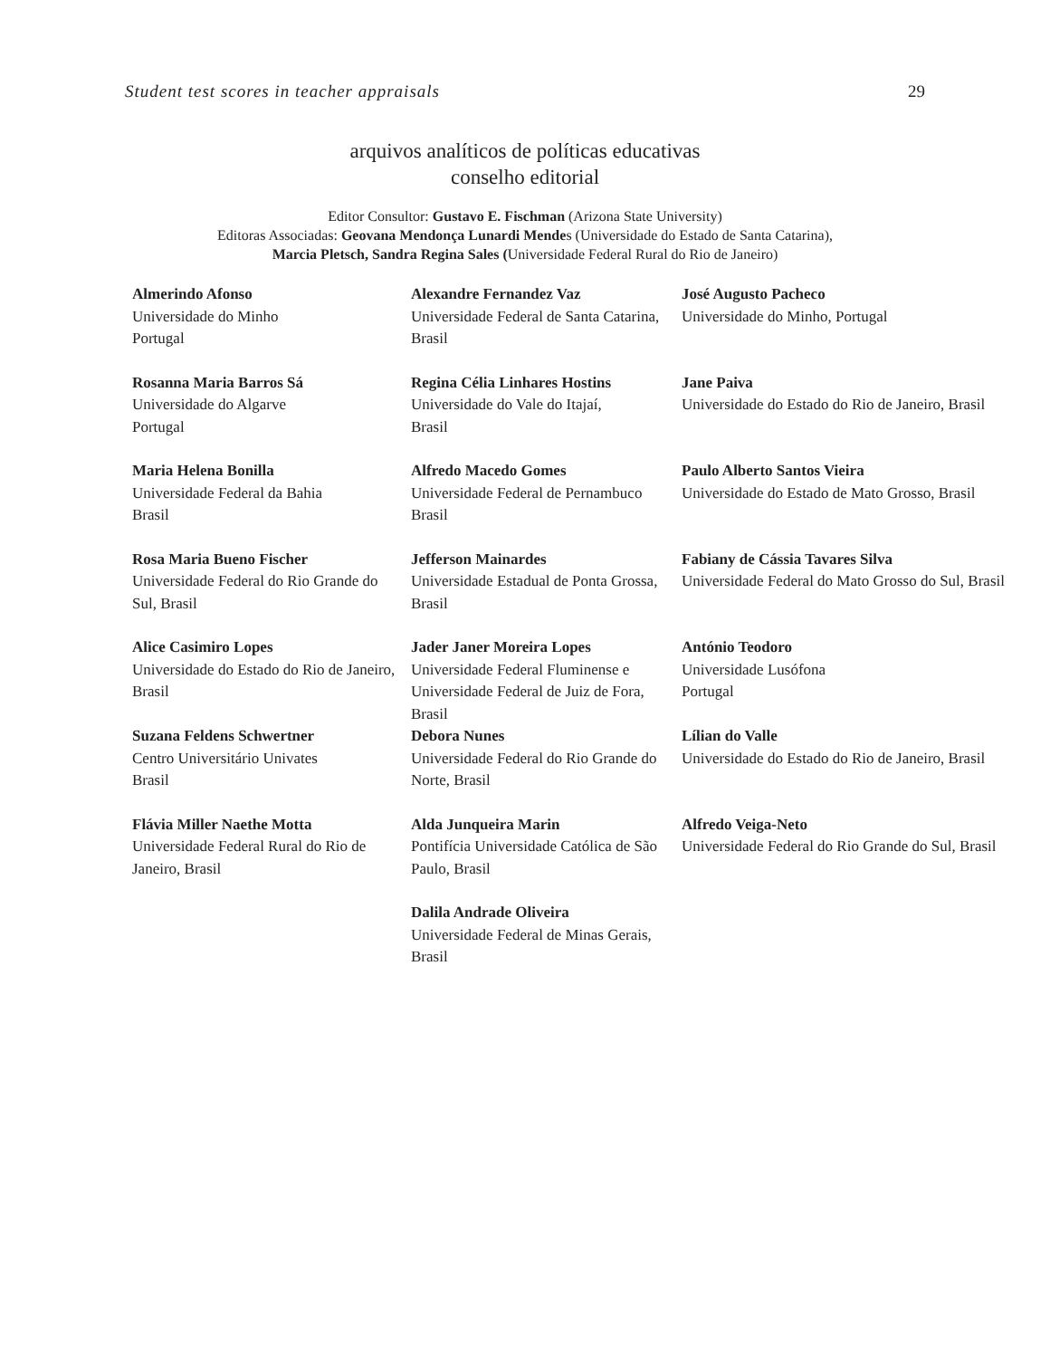Student test scores in teacher appraisals 29
arquivos analíticos de políticas educativas
conselho editorial
Editor Consultor: Gustavo E. Fischman (Arizona State University)
Editoras Associadas: Geovana Mendonça Lunardi Mendes (Universidade do Estado de Santa Catarina),
Marcia Pletsch, Sandra Regina Sales (Universidade Federal Rural do Rio de Janeiro)
| Almerindo Afonso Universidade do Minho Portugal | Alexandre Fernandez Vaz Universidade Federal de Santa Catarina, Brasil | José Augusto Pacheco Universidade do Minho, Portugal |
| Rosanna Maria Barros Sá Universidade do Algarve Portugal | Regina Célia Linhares Hostins Universidade do Vale do Itajaí, Brasil | Jane Paiva Universidade do Estado do Rio de Janeiro, Brasil |
| Maria Helena Bonilla Universidade Federal da Bahia Brasil | Alfredo Macedo Gomes Universidade Federal de Pernambuco Brasil | Paulo Alberto Santos Vieira Universidade do Estado de Mato Grosso, Brasil |
| Rosa Maria Bueno Fischer Universidade Federal do Rio Grande do Sul, Brasil | Jefferson Mainardes Universidade Estadual de Ponta Grossa, Brasil | Fabiany de Cássia Tavares Silva Universidade Federal do Mato Grosso do Sul, Brasil |
| Alice Casimiro Lopes Universidade do Estado do Rio de Janeiro, Brasil | Jader Janer Moreira Lopes Universidade Federal Fluminense e Universidade Federal de Juiz de Fora, Brasil | António Teodoro Universidade Lusófona Portugal |
| Suzana Feldens Schwertner Centro Universitário Univates Brasil | Debora Nunes Universidade Federal do Rio Grande do Norte, Brasil | Lílian do Valle Universidade do Estado do Rio de Janeiro, Brasil |
| Flávia Miller Naethe Motta Universidade Federal Rural do Rio de Janeiro, Brasil | Alda Junqueira Marin Pontifícia Universidade Católica de São Paulo, Brasil | Alfredo Veiga-Neto Universidade Federal do Rio Grande do Sul, Brasil |
| | Dalila Andrade Oliveira Universidade Federal de Minas Gerais, Brasil | |